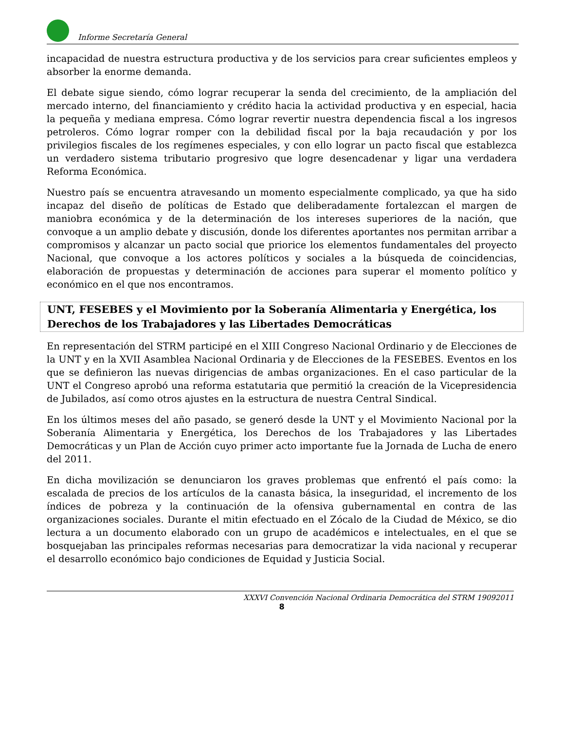Informe Secretaría General
incapacidad de nuestra estructura productiva y de los servicios para crear suficientes empleos y absorber la enorme demanda.
El debate sigue siendo, cómo lograr recuperar la senda del crecimiento, de la ampliación del mercado interno, del financiamiento y crédito hacia la actividad productiva y en especial, hacia la pequeña y mediana empresa. Cómo lograr revertir nuestra dependencia fiscal a los ingresos petroleros. Cómo lograr romper con la debilidad fiscal por la baja recaudación y por los privilegios fiscales de los regímenes especiales, y con ello lograr un pacto fiscal que establezca un verdadero sistema tributario progresivo que logre desencadenar y ligar una verdadera Reforma Económica.
Nuestro país se encuentra atravesando un momento especialmente complicado, ya que ha sido incapaz del diseño de políticas de Estado que deliberadamente fortalezcan el margen de maniobra económica y de la determinación de los intereses superiores de la nación, que convoque a un amplio debate y discusión, donde los diferentes aportantes nos permitan arribar a compromisos y alcanzar un pacto social que priorice los elementos fundamentales del proyecto Nacional, que convoque a los actores políticos y sociales a la búsqueda de coincidencias, elaboración de propuestas y determinación de acciones para superar el momento político y económico en el que nos encontramos.
UNT, FESEBES y el Movimiento por la Soberanía Alimentaria y Energética, los Derechos de los Trabajadores y las Libertades Democráticas
En representación del STRM participé en el XIII Congreso Nacional Ordinario y de Elecciones de la UNT y en la XVII Asamblea Nacional Ordinaria y de Elecciones de la FESEBES. Eventos en los que se definieron las nuevas dirigencias de ambas organizaciones. En el caso particular de la UNT el Congreso aprobó una reforma estatutaria que permitió la creación de la Vicepresidencia de Jubilados, así como otros ajustes en la estructura de nuestra Central Sindical.
En los últimos meses del año pasado, se generó desde la UNT y el Movimiento Nacional por la Soberanía Alimentaria y Energética, los Derechos de los Trabajadores y las Libertades Democráticas y un Plan de Acción cuyo primer acto importante fue la Jornada de Lucha de enero del 2011.
En dicha movilización se denunciaron los graves problemas que enfrentó el país como: la escalada de precios de los artículos de la canasta básica, la inseguridad, el incremento de los índices de pobreza y la continuación de la ofensiva gubernamental en contra de las organizaciones sociales. Durante el mitin efectuado en el Zócalo de la Ciudad de México, se dio lectura a un documento elaborado con un grupo de académicos e intelectuales, en el que se bosquejaban las principales reformas necesarias para democratizar la vida nacional y recuperar el desarrollo económico bajo condiciones de Equidad y Justicia Social.
XXXVI Convención Nacional Ordinaria Democrática del STRM 19092011
8